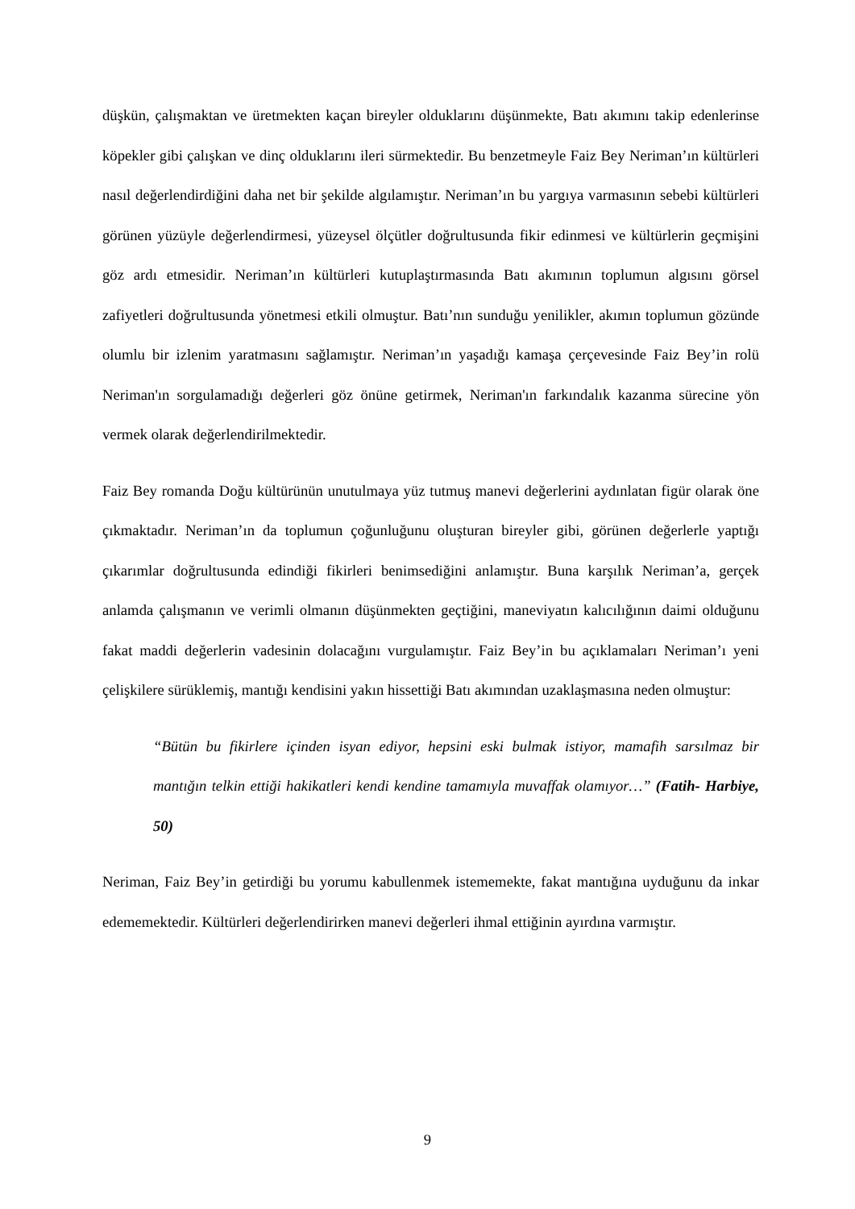düşkün, çalışmaktan ve üretmekten kaçan bireyler olduklarını düşünmekte, Batı akımını takip edenlerinse köpekler gibi çalışkan ve dinç olduklarını ileri sürmektedir. Bu benzetmeyle Faiz Bey Neriman’ın kültürleri nasıl değerlendirdiğini daha net bir şekilde algılamıştır. Neriman’ın bu yargıya varmasının sebebi kültürleri görünen yüzüyle değerlendirmesi, yüzeysel ölçütler doğrultusunda fikir edinmesi ve kültürlerin geçmişini göz ardı etmesidir. Neriman’ın kültürleri kutuplaştırmasında Batı akımının toplumun algısını görsel zafiyetleri doğrultusunda yönetmesi etkili olmuştur. Batı’nın sunduğu yenilikler, akımın toplumun gözünde olumlu bir izlenim yaratmasını sağlamıştır. Neriman’ın yaşadığı kamaşa çerçevesinde Faiz Bey’in rolü Neriman'ın sorgulamadığı değerleri göz önüne getirmek, Neriman'ın farkındalık kazanma sürecine yön vermek olarak değerlendirilmektedir.
Faiz Bey romanda Doğu kültürünün unutulmaya yüz tutmuş manevi değerlerini aydınlatan figür olarak öne çıkmaktadır. Neriman’ın da toplumun çoğunluğunu oluşturan bireyler gibi, görünen değerlerle yaptığı çıkarımlar doğrultusunda edindiği fikirleri benimsediğini anlamıştır. Buna karşılık Neriman’a, gerçek anlamda çalışmanın ve verimli olmanın düşünmekten geçtiğini, maneviyatın kalıcılığının daimi olduğunu fakat maddi değerlerin vadesinin dolacağını vurgulamıştır. Faiz Bey’in bu açıklamaları Neriman’ı yeni çelişkilere sürüklemiş, mantığı kendisini yakın hissettiği Batı akımından uzaklaşmasına neden olmuştur:
“Bütün bu fikirlere içinden isyan ediyor, hepsini eski bulmak istiyor, mamafih sarsılmaz bir mantığın telkin ettiği hakikatleri kendi kendine tamamıyla muvaffak olamıyor…” (Fatih- Harbiye, 50)
Neriman, Faiz Bey’in getirdiği bu yorumu kabullenmek istememekte, fakat mantığına uyduğunu da inkar edememektedir. Kültürleri değerlendirirken manevi değerleri ihmal ettiğinin ayırdına varmıştır.
9